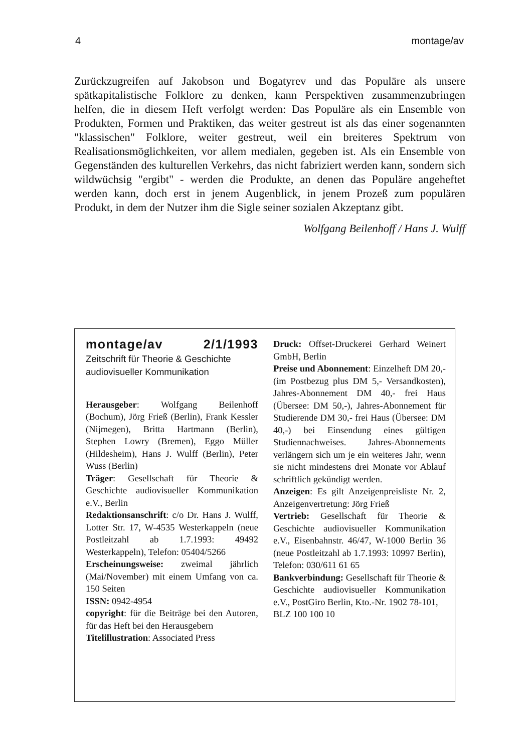4 montage/av
Zurückzugreifen auf Jakobson und Bogatyrev und das Populäre als unsere spätkapitalistische Folklore zu denken, kann Perspektiven zusammenzubringen helfen, die in diesem Heft verfolgt werden: Das Populäre als ein Ensemble von Produkten, Formen und Praktiken, das weiter gestreut ist als das einer sogenannten "klassischen" Folklore, weiter gestreut, weil ein breiteres Spektrum von Realisationsmöglichkeiten, vor allem medialen, gegeben ist. Als ein Ensemble von Gegenständen des kulturellen Verkehrs, das nicht fabriziert werden kann, sondern sich wildwüchsig "ergibt" - werden die Produkte, an denen das Populäre angeheftet werden kann, doch erst in jenem Augenblick, in jenem Prozeß zum populären Produkt, in dem der Nutzer ihm die Sigle seiner sozialen Akzeptanz gibt.
Wolfgang Beilenhoff / Hans J. Wulff
montage/av 2/1/1993
Zeitschrift für Theorie & Geschichte
audiovisueller Kommunikation
Herausgeber: Wolfgang Beilenhoff (Bochum), Jörg Frieß (Berlin), Frank Kessler (Nijmegen), Britta Hartmann (Berlin), Stephen Lowry (Bremen), Eggo Müller (Hildesheim), Hans J. Wulff (Berlin), Peter Wuss (Berlin)
Träger: Gesellschaft für Theorie & Geschichte audiovisueller Kommunikation e.V., Berlin
Redaktionsanschrift: c/o Dr. Hans J. Wulff, Lotter Str. 17, W-4535 Westerkappeln (neue Postleitzahl ab 1.7.1993: 49492 Westerkappeln), Telefon: 05404/5266
Erscheinungsweise: zweimal jährlich (Mai/November) mit einem Umfang von ca. 150 Seiten
ISSN: 0942-4954
copyright: für die Beiträge bei den Autoren, für das Heft bei den Herausgebern
Titelillustration: Associated Press
Druck: Offset-Druckerei Gerhard Weinert GmbH, Berlin
Preise und Abonnement: Einzelheft DM 20,- (im Postbezug plus DM 5,- Versandkosten), Jahres-Abonnement DM 40,- frei Haus (Übersee: DM 50,-), Jahres-Abonnement für Studierende DM 30,- frei Haus (Übersee: DM 40,-) bei Einsendung eines gültigen Studiennachweises. Jahres-Abonnements verlängern sich um je ein weiteres Jahr, wenn sie nicht mindestens drei Monate vor Ablauf schriftlich gekündigt werden.
Anzeigen: Es gilt Anzeigenpreisliste Nr. 2, Anzeigenvertretung: Jörg Frieß
Vertrieb: Gesellschaft für Theorie & Geschichte audiovisueller Kommunikation e.V., Eisenbahnstr. 46/47, W-1000 Berlin 36 (neue Postleitzahl ab 1.7.1993: 10997 Berlin), Telefon: 030/611 61 65
Bankverbindung: Gesellschaft für Theorie & Geschichte audiovisueller Kommunikation e.V., PostGiro Berlin, Kto.-Nr. 1902 78-101,
BLZ 100 100 10